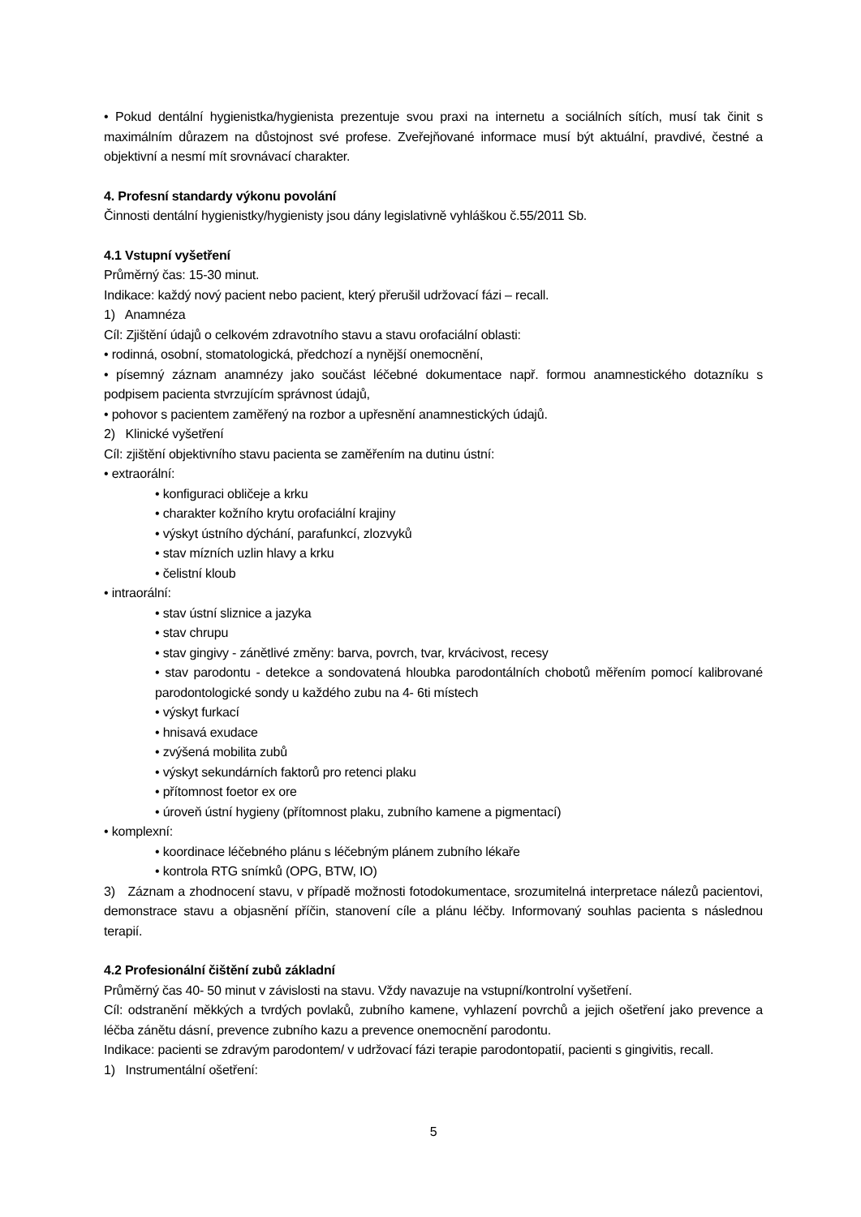• Pokud dentální hygienistka/hygienista prezentuje svou praxi na internetu a sociálních sítích, musí tak činit s maximálním důrazem na důstojnost své profese. Zveřejňované informace musí být aktuální, pravdivé, čestné a objektivní a nesmí mít srovnávací charakter.
4. Profesní standardy výkonu povolání
Činnosti dentální hygienistky/hygienisty jsou dány legislativně vyhláškou č.55/2011 Sb.
4.1 Vstupní vyšetření
Průměrný čas: 15-30 minut.
Indikace: každý nový pacient nebo pacient, který přerušil udržovací fázi – recall.
1) Anamnéza
Cíl: Zjištění údajů o celkovém zdravotního stavu a stavu orofaciální oblasti:
• rodinná, osobní, stomatologická, předchozí a nynější onemocnění,
• písemný záznam anamnézy jako součást léčebné dokumentace např. formou anamnestického dotazníku s podpisem pacienta stvrzujícím správnost údajů,
• pohovor s pacientem zaměřený na rozbor a upřesnění anamnestických údajů.
2) Klinické vyšetření
Cíl: zjištění objektivního stavu pacienta se zaměřením na dutinu ústní:
• extraorální:
• konfiguraci obličeje a krku
• charakter kožního krytu orofaciální krajiny
• výskyt ústního dýchání, parafunkcí, zlozvyků
• stav mízních uzlin hlavy a krku
• čelistní kloub
• intraorální:
• stav ústní sliznice a jazyka
• stav chrupu
• stav gingivy - zánětlivé změny: barva, povrch, tvar, krvácivost, recesy
• stav parodontu - detekce a sondovatená hloubka parodontálních chobotů měřením pomocí kalibrované parodontologické sondy u každého zubu na 4- 6ti místech
• výskyt furkací
• hnisavá exudace
• zvýšená mobilita zubů
• výskyt sekundárních faktorů pro retenci plaku
• přítomnost foetor ex ore
• úroveň ústní hygieny (přítomnost plaku, zubního kamene a pigmentací)
• komplexní:
• koordinace léčebného plánu s léčebným plánem zubního lékaře
• kontrola RTG snímků (OPG, BTW, IO)
3) Záznam a zhodnocení stavu, v případě možnosti fotodokumentace, srozumitelná interpretace nálezů pacientovi, demonstrace stavu a objasnění příčin, stanovení cíle a plánu léčby. Informovaný souhlas pacienta s následnou terapií.
4.2 Profesionální čištění zubů základní
Průměrný čas 40- 50 minut v závislosti na stavu. Vždy navazuje na vstupní/kontrolní vyšetření.
Cíl: odstranění měkkých a tvrdých povlaků, zubního kamene, vyhlazení povrchů a jejich ošetření jako prevence a léčba zánětu dásní, prevence zubního kazu a prevence onemocnění parodontu.
Indikace: pacienti se zdravým parodontem/ v udržovací fázi terapie parodontopatií, pacienti s gingivitis, recall.
1) Instrumentální ošetření:
5